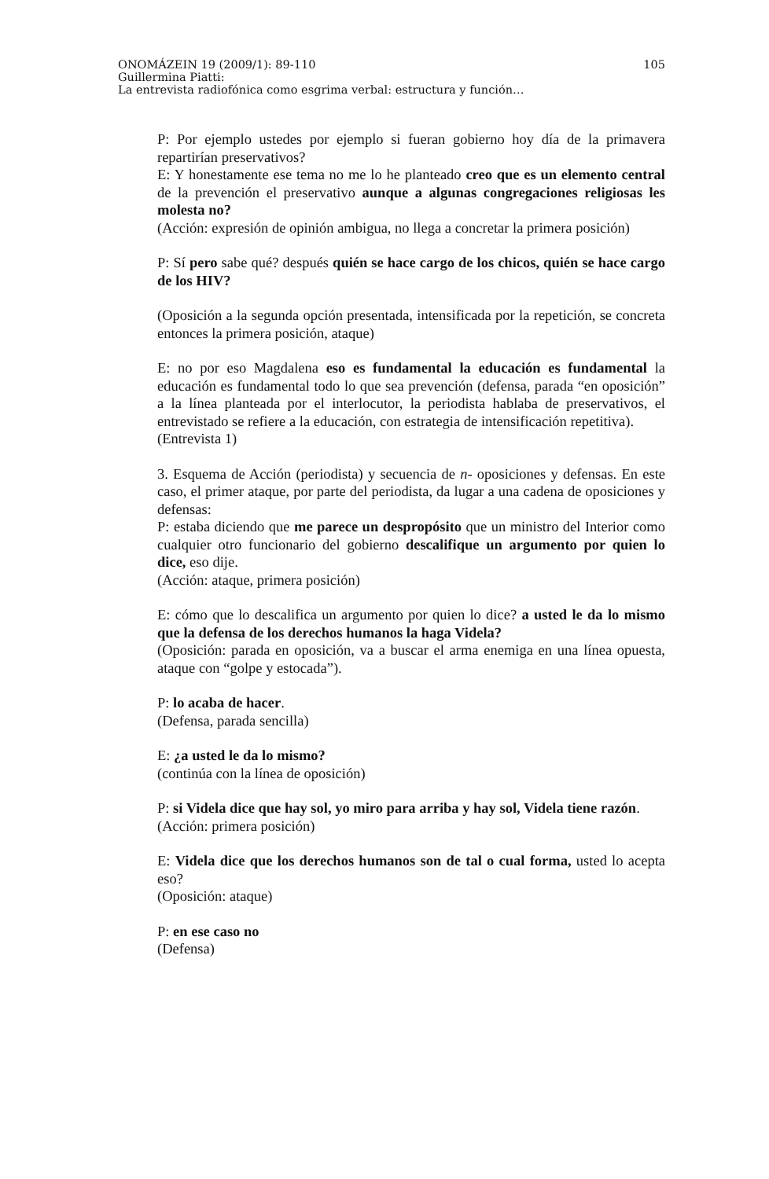105 ONOMÁZEIN 19 (2009/1): 89-110
Guillermina Piatti:
La entrevista radiofónica como esgrima verbal: estructura y función…
P: Por ejemplo ustedes por ejemplo si fueran gobierno hoy día de la primavera repartirían preservativos?
E: Y honestamente ese tema no me lo he planteado creo que es un elemento central de la prevención el preservativo aunque a algunas congregaciones religiosas les molesta no?
(Acción: expresión de opinión ambigua, no llega a concretar la primera posición)
P: Sí pero sabe qué? después quién se hace cargo de los chicos, quién se hace cargo de los HIV?
(Oposición a la segunda opción presentada, intensificada por la repetición, se concreta entonces la primera posición, ataque)
E: no por eso Magdalena eso es fundamental la educación es fundamental la educación es fundamental todo lo que sea prevención (defensa, parada “en oposición” a la línea planteada por el interlocutor, la periodista hablaba de preservativos, el entrevistado se refiere a la educación, con estrategia de intensificación repetitiva).
(Entrevista 1)
3. Esquema de Acción (periodista) y secuencia de n- oposiciones y defensas. En este caso, el primer ataque, por parte del periodista, da lugar a una cadena de oposiciones y defensas:
P: estaba diciendo que me parece un despropósito que un ministro del Interior como cualquier otro funcionario del gobierno descalifique un argumento por quien lo dice, eso dije.
(Acción: ataque, primera posición)
E: cómo que lo descalifica un argumento por quien lo dice? a usted le da lo mismo que la defensa de los derechos humanos la haga Videla?
(Oposición: parada en oposición, va a buscar el arma enemiga en una línea opuesta, ataque con “golpe y estocada”).
P: lo acaba de hacer.
(Defensa, parada sencilla)
E: ¿a usted le da lo mismo?
(continúa con la línea de oposición)
P: si Videla dice que hay sol, yo miro para arriba y hay sol, Videla tiene razón.
(Acción: primera posición)
E: Videla dice que los derechos humanos son de tal o cual forma, usted lo acepta eso?
(Oposición: ataque)
P: en ese caso no
(Defensa)